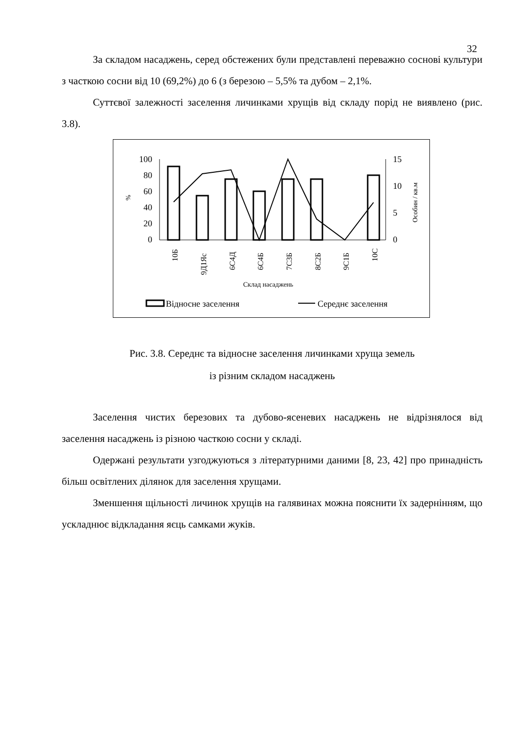32
За складом насаджень, серед обстежених були представлені переважно соснові культури з часткою сосни від 10 (69,2%) до 6 (з березою – 5,5% та дубом – 2,1%.
Суттєвої залежності заселення личинками хрущів від складу порід не виявлено (рис. 3.8).
100
80
60
40
20
0
15
10
5
0
%
Особин / кв.м
10Б
9Д1Яс
6С4Д
6С4Б
7С3Б
8С2Б
9С1Б
10С
Склад насаджень
Відносне заселення
Середнє заселення
Рис. 3.8. Середнє та відносне заселення личинками хруща земель
із різним складом насаджень
Заселення чистих березових та дубово-ясеневих насаджень не відрізнялося від заселення насаджень із різною часткою сосни у складі.
Одержані результати узгоджуються з літературними даними [8, 23, 42] про принадність більш освітлених ділянок для заселення хрущами.
Зменшення щільності личинок хрущів на галявинах можна пояснити їх задернінням, що ускладнює відкладання яєць самками жуків.